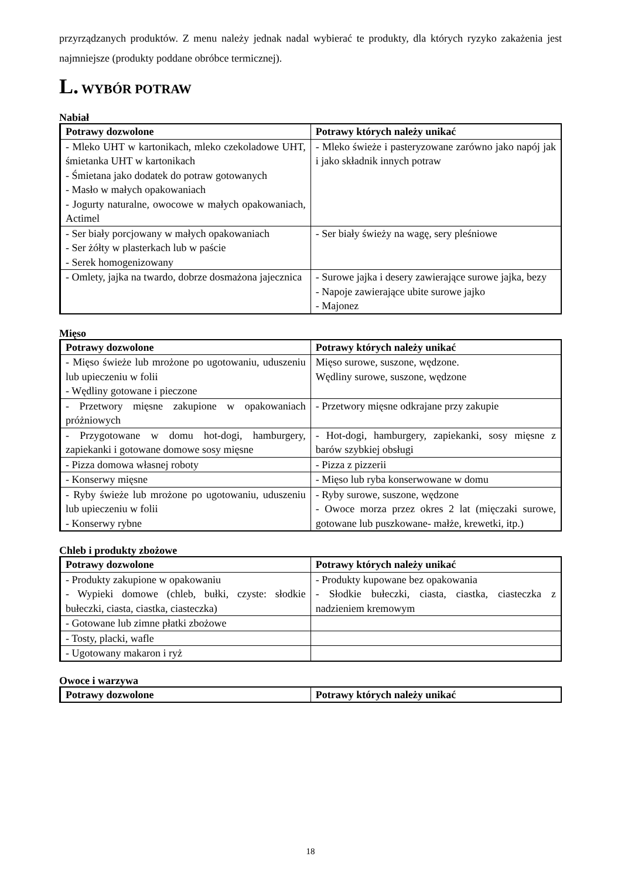przyrządzanych produktów. Z menu należy jednak nadal wybierać te produkty, dla których ryzyko zakażenia jest najmniejsze (produkty poddane obróbce termicznej).
L. WYBÓR POTRAW
Nabiał
| Potrawy dozwolone | Potrawy których należy unikać |
| --- | --- |
| - Mleko UHT w kartonikach, mleko czekoladowe UHT, śmietanka UHT w kartonikach - Śmietana jako dodatek do potraw gotowanych - Masło w małych opakowaniach - Jogurty naturalne, owocowe w małych opakowaniach, Actimel | - Mleko świeże i pasteryzowane zarówno jako napój jak i jako składnik innych potraw |
| - Ser biały porcjowany w małych opakowaniach - Ser żółty w plasterkach lub w paście - Serek homogenizowany | - Ser biały świeży na wagę, sery pleśniowe |
| - Omlety, jajka na twardo, dobrze dosmażona jajecznica | - Surowe jajka i desery zawierające surowe jajka, bezy - Napoje zawierające ubite surowe jajko - Majonez |
Mięso
| Potrawy dozwolone | Potrawy których należy unikać |
| --- | --- |
| - Mięso świeże lub mrożone po ugotowaniu, uduszeniu lub upieczeniu w folii - Wędliny gotowane i pieczone | Mięso surowe, suszone, wędzone. Wędliny surowe, suszone, wędzone |
| - Przetwory mięsne zakupione w opakowaniach próżniowych | - Przetwory mięsne odkrajane przy zakupie |
| - Przygotowane w domu hot-dogi, hamburgery, zapiekanki i gotowane domowe sosy mięsne | - Hot-dogi, hamburgery, zapiekanki, sosy mięsne z barów szybkiej obsługi |
| - Pizza domowa własnej roboty | - Pizza z pizzerii |
| - Konserwy mięsne | - Mięso lub ryba konserwowane w domu |
| - Ryby świeże lub mrożone po ugotowaniu, uduszeniu lub upieczeniu w folii - Konserwy rybne | - Ryby surowe, suszone, wędzone - Owoce morza przez okres 2 lat (mięczaki surowe, gotowane lub puszkowane- małże, krewetki, itp.) |
Chleb i produkty zbożowe
| Potrawy dozwolone | Potrawy których należy unikać |
| --- | --- |
| - Produkty zakupione w opakowaniu - Wypieki domowe (chleb, bułki, czyste: słodkie bułeczki, ciasta, ciastka, ciasteczka) | - Produkty kupowane bez opakowania - Słodkie bułeczki, ciasta, ciastka, ciasteczka z nadzieniem kremowym |
| - Gotowane lub zimne płatki zbożowe | |
| - Tosty, placki, wafle | |
| - Ugotowany makaron i ryż | |
Owoce i warzywa
| Potrawy dozwolone | Potrawy których należy unikać |
| --- | --- |
18